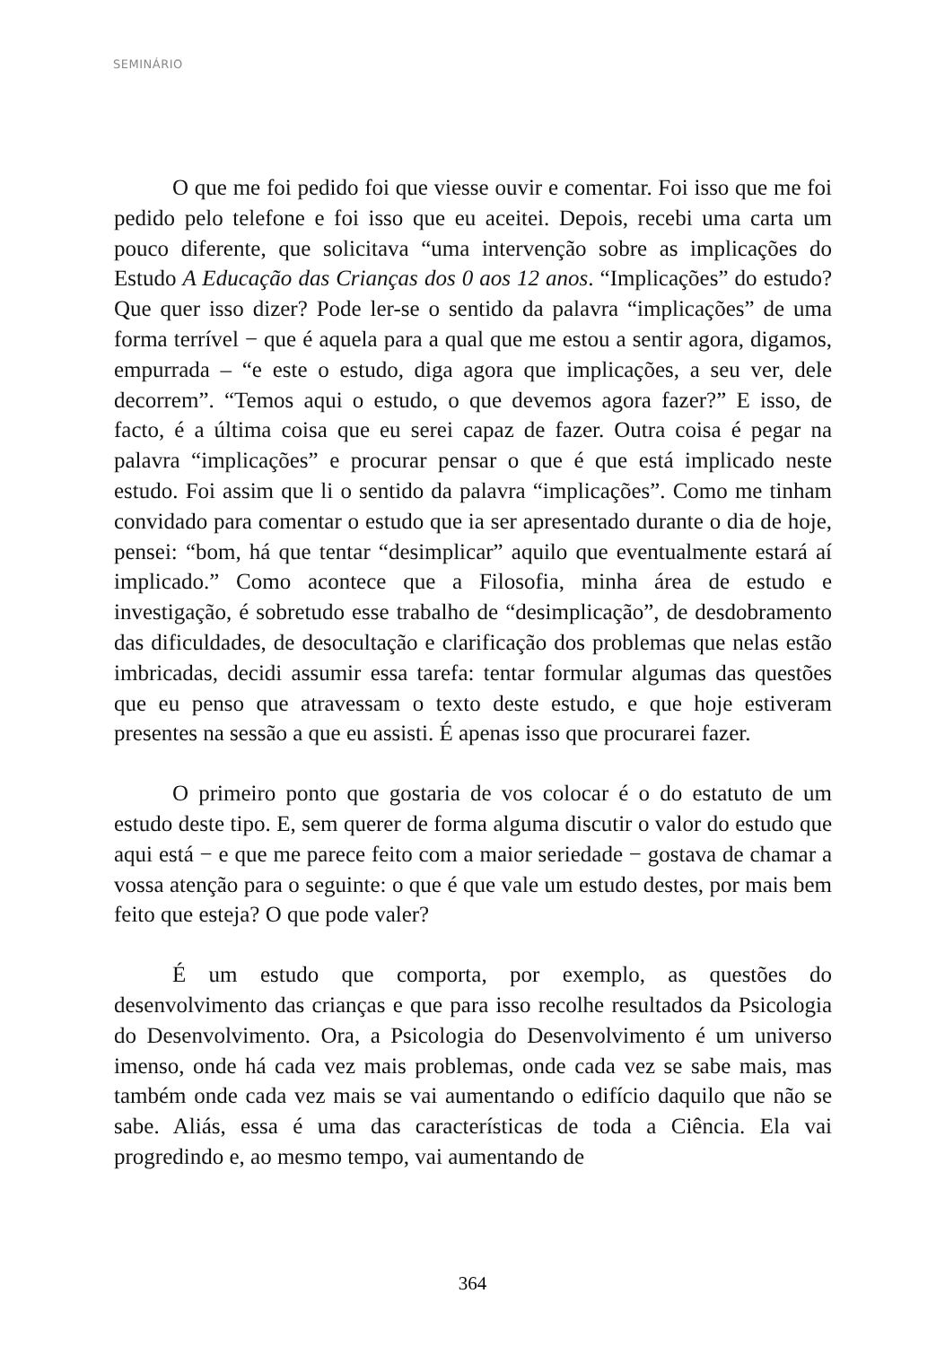SEMINÁRIO
O que me foi pedido foi que viesse ouvir e comentar. Foi isso que me foi pedido pelo telefone e foi isso que eu aceitei. Depois, recebi uma carta um pouco diferente, que solicitava “uma intervenção sobre as implicações do Estudo A Educação das Crianças dos 0 aos 12 anos. “Implicações” do estudo? Que quer isso dizer? Pode ler-se o sentido da palavra “implicações” de uma forma terrível − que é aquela para a qual que me estou a sentir agora, digamos, empurrada – “e este o estudo, diga agora que implicações, a seu ver, dele decorrem”. “Temos aqui o estudo, o que devemos agora fazer?” E isso, de facto, é a última coisa que eu serei capaz de fazer. Outra coisa é pegar na palavra “implicações” e procurar pensar o que é que está implicado neste estudo. Foi assim que li o sentido da palavra “implicações”. Como me tinham convidado para comentar o estudo que ia ser apresentado durante o dia de hoje, pensei: “bom, há que tentar “desimplicar” aquilo que eventualmente estará aí implicado.” Como acontece que a Filosofia, minha área de estudo e investigação, é sobretudo esse trabalho de “desimplicação”, de desdobramento das dificuldades, de desocultação e clarificação dos problemas que nelas estão imbricadas, decidi assumir essa tarefa: tentar formular algumas das questões que eu penso que atravessam o texto deste estudo, e que hoje estiveram presentes na sessão a que eu assisti. É apenas isso que procurarei fazer.
O primeiro ponto que gostaria de vos colocar é o do estatuto de um estudo deste tipo. E, sem querer de forma alguma discutir o valor do estudo que aqui está − e que me parece feito com a maior seriedade − gostava de chamar a vossa atenção para o seguinte: o que é que vale um estudo destes, por mais bem feito que esteja? O que pode valer?
É um estudo que comporta, por exemplo, as questões do desenvolvimento das crianças e que para isso recolhe resultados da Psicologia do Desenvolvimento. Ora, a Psicologia do Desenvolvimento é um universo imenso, onde há cada vez mais problemas, onde cada vez se sabe mais, mas também onde cada vez mais se vai aumentando o edifício daquilo que não se sabe. Aliás, essa é uma das características de toda a Ciência. Ela vai progredindo e, ao mesmo tempo, vai aumentando de
364